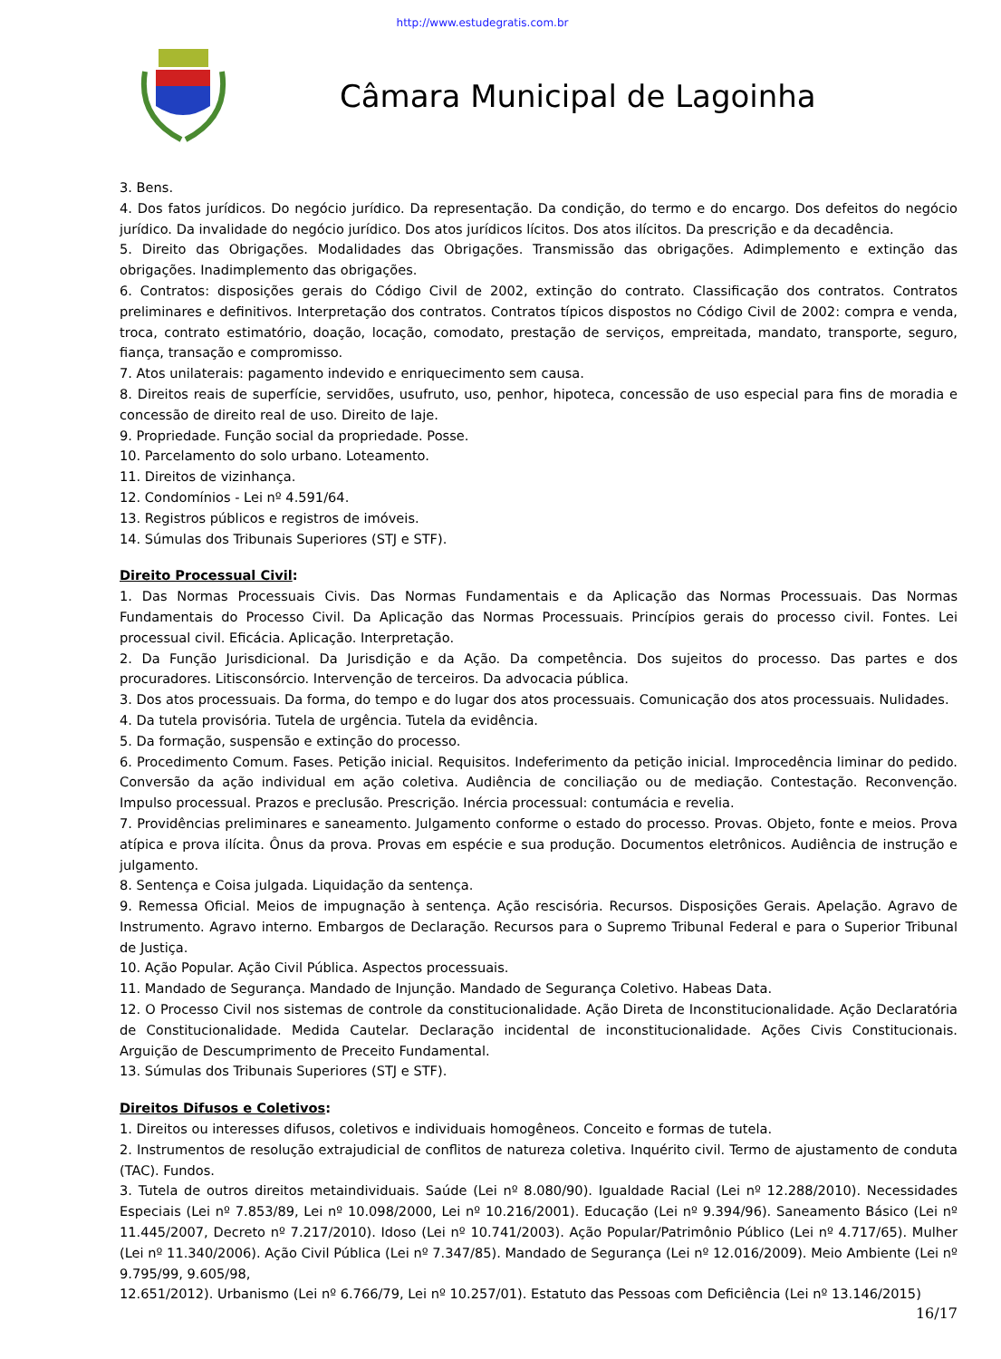http://www.estudegratis.com.br
Câmara Municipal de Lagoinha
3. Bens.
4. Dos fatos jurídicos. Do negócio jurídico. Da representação. Da condição, do termo e do encargo. Dos defeitos do negócio jurídico. Da invalidade do negócio jurídico. Dos atos jurídicos lícitos. Dos atos ilícitos. Da prescrição e da decadência.
5. Direito das Obrigações. Modalidades das Obrigações. Transmissão das obrigações. Adimplemento e extinção das obrigações. Inadimplemento das obrigações.
6. Contratos: disposições gerais do Código Civil de 2002, extinção do contrato. Classificação dos contratos. Contratos preliminares e definitivos. Interpretação dos contratos. Contratos típicos dispostos no Código Civil de 2002: compra e venda, troca, contrato estimatório, doação, locação, comodato, prestação de serviços, empreitada, mandato, transporte, seguro, fiança, transação e compromisso.
7. Atos unilaterais: pagamento indevido e enriquecimento sem causa.
8. Direitos reais de superfície, servidões, usufruto, uso, penhor, hipoteca, concessão de uso especial para fins de moradia e concessão de direito real de uso. Direito de laje.
9. Propriedade. Função social da propriedade. Posse.
10. Parcelamento do solo urbano. Loteamento.
11. Direitos de vizinhança.
12. Condomínios - Lei nº 4.591/64.
13. Registros públicos e registros de imóveis.
14. Súmulas dos Tribunais Superiores (STJ e STF).
Direito Processual Civil:
1. Das Normas Processuais Civis. Das Normas Fundamentais e da Aplicação das Normas Processuais. Das Normas Fundamentais do Processo Civil. Da Aplicação das Normas Processuais. Princípios gerais do processo civil. Fontes. Lei processual civil. Eficácia. Aplicação. Interpretação.
2. Da Função Jurisdicional. Da Jurisdição e da Ação. Da competência. Dos sujeitos do processo. Das partes e dos procuradores. Litisconsórcio. Intervenção de terceiros. Da advocacia pública.
3. Dos atos processuais. Da forma, do tempo e do lugar dos atos processuais. Comunicação dos atos processuais. Nulidades.
4. Da tutela provisória. Tutela de urgência. Tutela da evidência.
5. Da formação, suspensão e extinção do processo.
6. Procedimento Comum. Fases. Petição inicial. Requisitos. Indeferimento da petição inicial. Improcedência liminar do pedido. Conversão da ação individual em ação coletiva. Audiência de conciliação ou de mediação. Contestação. Reconvenção. Impulso processual. Prazos e preclusão. Prescrição. Inércia processual: contumácia e revelia.
7. Providências preliminares e saneamento. Julgamento conforme o estado do processo. Provas. Objeto, fonte e meios. Prova atípica e prova ilícita. Ônus da prova. Provas em espécie e sua produção. Documentos eletrônicos. Audiência de instrução e julgamento.
8. Sentença e Coisa julgada. Liquidação da sentença.
9. Remessa Oficial. Meios de impugnação à sentença. Ação rescisória. Recursos. Disposições Gerais. Apelação. Agravo de Instrumento. Agravo interno. Embargos de Declaração. Recursos para o Supremo Tribunal Federal e para o Superior Tribunal de Justiça.
10. Ação Popular. Ação Civil Pública. Aspectos processuais.
11. Mandado de Segurança. Mandado de Injunção. Mandado de Segurança Coletivo. Habeas Data.
12. O Processo Civil nos sistemas de controle da constitucionalidade. Ação Direta de Inconstitucionalidade. Ação Declaratória de Constitucionalidade. Medida Cautelar. Declaração incidental de inconstitucionalidade. Ações Civis Constitucionais. Arguição de Descumprimento de Preceito Fundamental.
13. Súmulas dos Tribunais Superiores (STJ e STF).
Direitos Difusos e Coletivos:
1. Direitos ou interesses difusos, coletivos e individuais homogêneos. Conceito e formas de tutela.
2. Instrumentos de resolução extrajudicial de conflitos de natureza coletiva. Inquérito civil. Termo de ajustamento de conduta (TAC). Fundos.
3. Tutela de outros direitos metaindividuais. Saúde (Lei nº 8.080/90). Igualdade Racial (Lei nº 12.288/2010). Necessidades Especiais (Lei nº 7.853/89, Lei nº 10.098/2000, Lei nº 10.216/2001). Educação (Lei nº 9.394/96). Saneamento Básico (Lei nº 11.445/2007, Decreto nº 7.217/2010). Idoso (Lei nº 10.741/2003). Ação Popular/Patrimônio Público (Lei nº 4.717/65). Mulher (Lei nº 11.340/2006). Ação Civil Pública (Lei nº 7.347/85). Mandado de Segurança (Lei nº 12.016/2009). Meio Ambiente (Lei nº 9.795/99, 9.605/98,
12.651/2012). Urbanismo (Lei nº 6.766/79, Lei nº 10.257/01). Estatuto das Pessoas com Deficiência (Lei nº 13.146/2015)
16/17